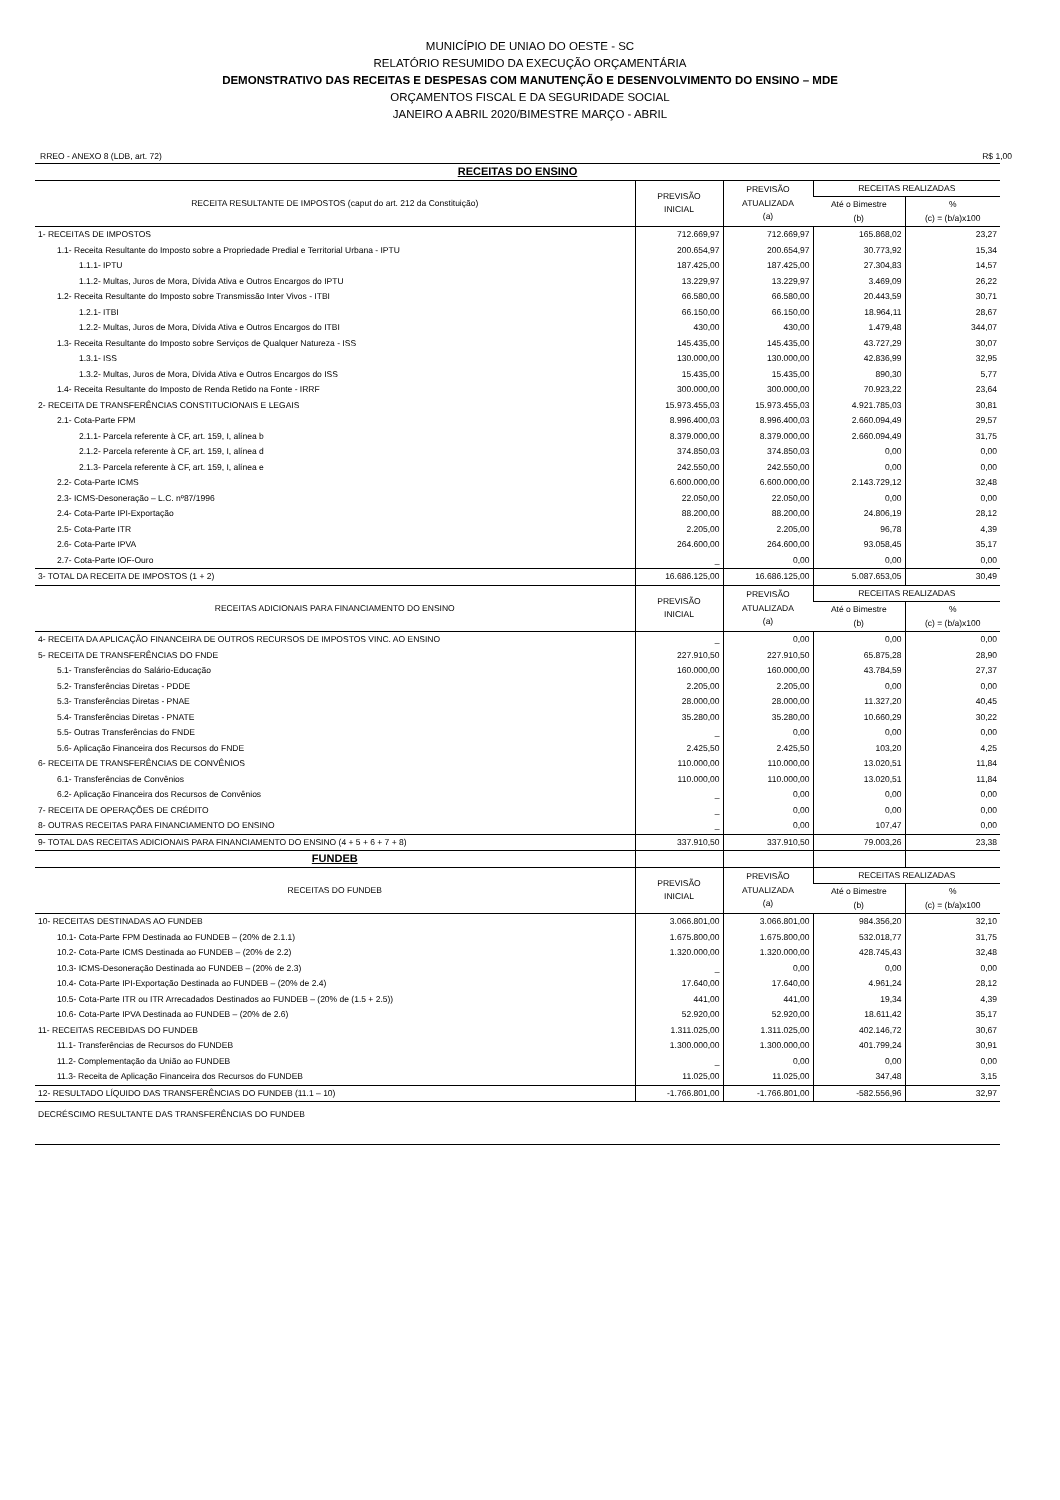MUNICÍPIO DE UNIAO DO OESTE - SC
RELATÓRIO RESUMIDO DA EXECUÇÃO ORÇAMENTÁRIA
DEMONSTRATIVO DAS RECEITAS E DESPESAS COM MANUTENÇÃO E DESENVOLVIMENTO DO ENSINO – MDE
ORÇAMENTOS FISCAL E DA SEGURIDADE SOCIAL
JANEIRO A ABRIL 2020/BIMESTRE MARÇO - ABRIL
RREO - ANEXO 8 (LDB, art. 72) R$ 1,00
| RECEITAS DO ENSINO | | | | |
| RECEITA RESULTANTE DE IMPOSTOS (caput do art. 212 da Constituição) | PREVISÃO INICIAL | PREVISÃO ATUALIZADA (a) | RECEITAS REALIZADAS | |
| | | | Até o Bimestre (b) | % (c) = (b/a)x100 |
| 1- RECEITAS DE IMPOSTOS | 712.669,97 | 712.669,97 | 165.868,02 | 23,27 |
| 1.1- Receita Resultante do Imposto sobre a Propriedade Predial e Territorial Urbana - IPTU | 200.654,97 | 200.654,97 | 30.773,92 | 15,34 |
| 1.1.1- IPTU | 187.425,00 | 187.425,00 | 27.304,83 | 14,57 |
| 1.1.2- Multas, Juros de Mora, Dívida Ativa e Outros Encargos do IPTU | 13.229,97 | 13.229,97 | 3.469,09 | 26,22 |
| 1.2- Receita Resultante do Imposto sobre Transmissão Inter Vivos - ITBI | 66.580,00 | 66.580,00 | 20.443,59 | 30,71 |
| 1.2.1- ITBI | 66.150,00 | 66.150,00 | 18.964,11 | 28,67 |
| 1.2.2- Multas, Juros de Mora, Dívida Ativa e Outros Encargos do ITBI | 430,00 | 430,00 | 1.479,48 | 344,07 |
| 1.3- Receita Resultante do Imposto sobre Serviços de Qualquer Natureza - ISS | 145.435,00 | 145.435,00 | 43.727,29 | 30,07 |
| 1.3.1- ISS | 130.000,00 | 130.000,00 | 42.836,99 | 32,95 |
| 1.3.2- Multas, Juros de Mora, Dívida Ativa e Outros Encargos do ISS | 15.435,00 | 15.435,00 | 890,30 | 5,77 |
| 1.4- Receita Resultante do Imposto de Renda Retido na Fonte - IRRF | 300.000,00 | 300.000,00 | 70.923,22 | 23,64 |
| 2- RECEITA DE TRANSFERÊNCIAS CONSTITUCIONAIS E LEGAIS | 15.973.455,03 | 15.973.455,03 | 4.921.785,03 | 30,81 |
| 2.1- Cota-Parte FPM | 8.996.400,03 | 8.996.400,03 | 2.660.094,49 | 29,57 |
| 2.1.1- Parcela referente à CF, art. 159, I, alínea b | 8.379.000,00 | 8.379.000,00 | 2.660.094,49 | 31,75 |
| 2.1.2- Parcela referente à CF, art. 159, I, alínea d | 374.850,03 | 374.850,03 | 0,00 | 0,00 |
| 2.1.3- Parcela referente à CF, art. 159, I, alínea e | 242.550,00 | 242.550,00 | 0,00 | 0,00 |
| 2.2- Cota-Parte ICMS | 6.600.000,00 | 6.600.000,00 | 2.143.729,12 | 32,48 |
| 2.3- ICMS-Desoneração – L.C. nº87/1996 | 22.050,00 | 22.050,00 | 0,00 | 0,00 |
| 2.4- Cota-Parte IPI-Exportação | 88.200,00 | 88.200,00 | 24.806,19 | 28,12 |
| 2.5- Cota-Parte ITR | 2.205,00 | 2.205,00 | 96,78 | 4,39 |
| 2.6- Cota-Parte IPVA | 264.600,00 | 264.600,00 | 93.058,45 | 35,17 |
| 2.7- Cota-Parte IOF-Ouro | _ | 0,00 | 0,00 | 0,00 |
| 3- TOTAL DA RECEITA DE IMPOSTOS (1 + 2) | 16.686.125,00 | 16.686.125,00 | 5.087.653,05 | 30,49 |
| RECEITAS ADICIONAIS PARA FINANCIAMENTO DO ENSINO | PREVISÃO INICIAL | PREVISÃO ATUALIZADA (a) | RECEITAS REALIZADAS | |
| | | | Até o Bimestre (b) | % (c) = (b/a)x100 |
| 4- RECEITA DA APLICAÇÃO FINANCEIRA DE OUTROS RECURSOS DE IMPOSTOS VINC. AO ENSINO | _ | 0,00 | 0,00 | 0,00 |
| 5- RECEITA DE TRANSFERÊNCIAS DO FNDE | 227.910,50 | 227.910,50 | 65.875,28 | 28,90 |
| 5.1- Transferências do Salário-Educação | 160.000,00 | 160.000,00 | 43.784,59 | 27,37 |
| 5.2- Transferências Diretas - PDDE | 2.205,00 | 2.205,00 | 0,00 | 0,00 |
| 5.3- Transferências Diretas - PNAE | 28.000,00 | 28.000,00 | 11.327,20 | 40,45 |
| 5.4- Transferências Diretas - PNATE | 35.280,00 | 35.280,00 | 10.660,29 | 30,22 |
| 5.5- Outras Transferências do FNDE | _ | 0,00 | 0,00 | 0,00 |
| 5.6- Aplicação Financeira dos Recursos do FNDE | 2.425,50 | 2.425,50 | 103,20 | 4,25 |
| 6- RECEITA DE TRANSFERÊNCIAS DE CONVÊNIOS | 110.000,00 | 110.000,00 | 13.020,51 | 11,84 |
| 6.1- Transferências de Convênios | 110.000,00 | 110.000,00 | 13.020,51 | 11,84 |
| 6.2- Aplicação Financeira dos Recursos de Convênios | _ | 0,00 | 0,00 | 0,00 |
| 7- RECEITA DE OPERAÇÕES DE CRÉDITO | _ | 0,00 | 0,00 | 0,00 |
| 8- OUTRAS RECEITAS PARA FINANCIAMENTO DO ENSINO | _ | 0,00 | 107,47 | 0,00 |
| 9- TOTAL DAS RECEITAS ADICIONAIS PARA FINANCIAMENTO DO ENSINO (4 + 5 + 6 + 7 + 8) | 337.910,50 | 337.910,50 | 79.003,26 | 23,38 |
| FUNDEB | | | | |
| RECEITAS DO FUNDEB | PREVISÃO INICIAL | PREVISÃO ATUALIZADA (a) | RECEITAS REALIZADAS | |
| | | | Até o Bimestre (b) | % (c) = (b/a)x100 |
| 10- RECEITAS DESTINADAS AO FUNDEB | 3.066.801,00 | 3.066.801,00 | 984.356,20 | 32,10 |
| 10.1- Cota-Parte FPM Destinada ao FUNDEB – (20% de 2.1.1) | 1.675.800,00 | 1.675.800,00 | 532.018,77 | 31,75 |
| 10.2- Cota-Parte ICMS Destinada ao FUNDEB – (20% de 2.2) | 1.320.000,00 | 1.320.000,00 | 428.745,43 | 32,48 |
| 10.3- ICMS-Desoneração Destinada ao FUNDEB – (20% de 2.3) | _ | 0,00 | 0,00 | 0,00 |
| 10.4- Cota-Parte IPI-Exportação Destinada ao FUNDEB – (20% de 2.4) | 17.640,00 | 17.640,00 | 4.961,24 | 28,12 |
| 10.5- Cota-Parte ITR ou ITR Arrecadados Destinados ao FUNDEB – (20% de (1.5 + 2.5)) | 441,00 | 441,00 | 19,34 | 4,39 |
| 10.6- Cota-Parte IPVA Destinada ao FUNDEB – (20% de 2.6) | 52.920,00 | 52.920,00 | 18.611,42 | 35,17 |
| 11- RECEITAS RECEBIDAS DO FUNDEB | 1.311.025,00 | 1.311.025,00 | 402.146,72 | 30,67 |
| 11.1- Transferências de Recursos do FUNDEB | 1.300.000,00 | 1.300.000,00 | 401.799,24 | 30,91 |
| 11.2- Complementação da União ao FUNDEB | _ | 0,00 | 0,00 | 0,00 |
| 11.3- Receita de Aplicação Financeira dos Recursos do FUNDEB | 11.025,00 | 11.025,00 | 347,48 | 3,15 |
| 12- RESULTADO LÍQUIDO DAS TRANSFERÊNCIAS DO FUNDEB (11.1 – 10) | -1.766.801,00 | -1.766.801,00 | -582.556,96 | 32,97 |
| DECRÉSCIMO RESULTANTE DAS TRANSFERÊNCIAS DO FUNDEB | | | | |